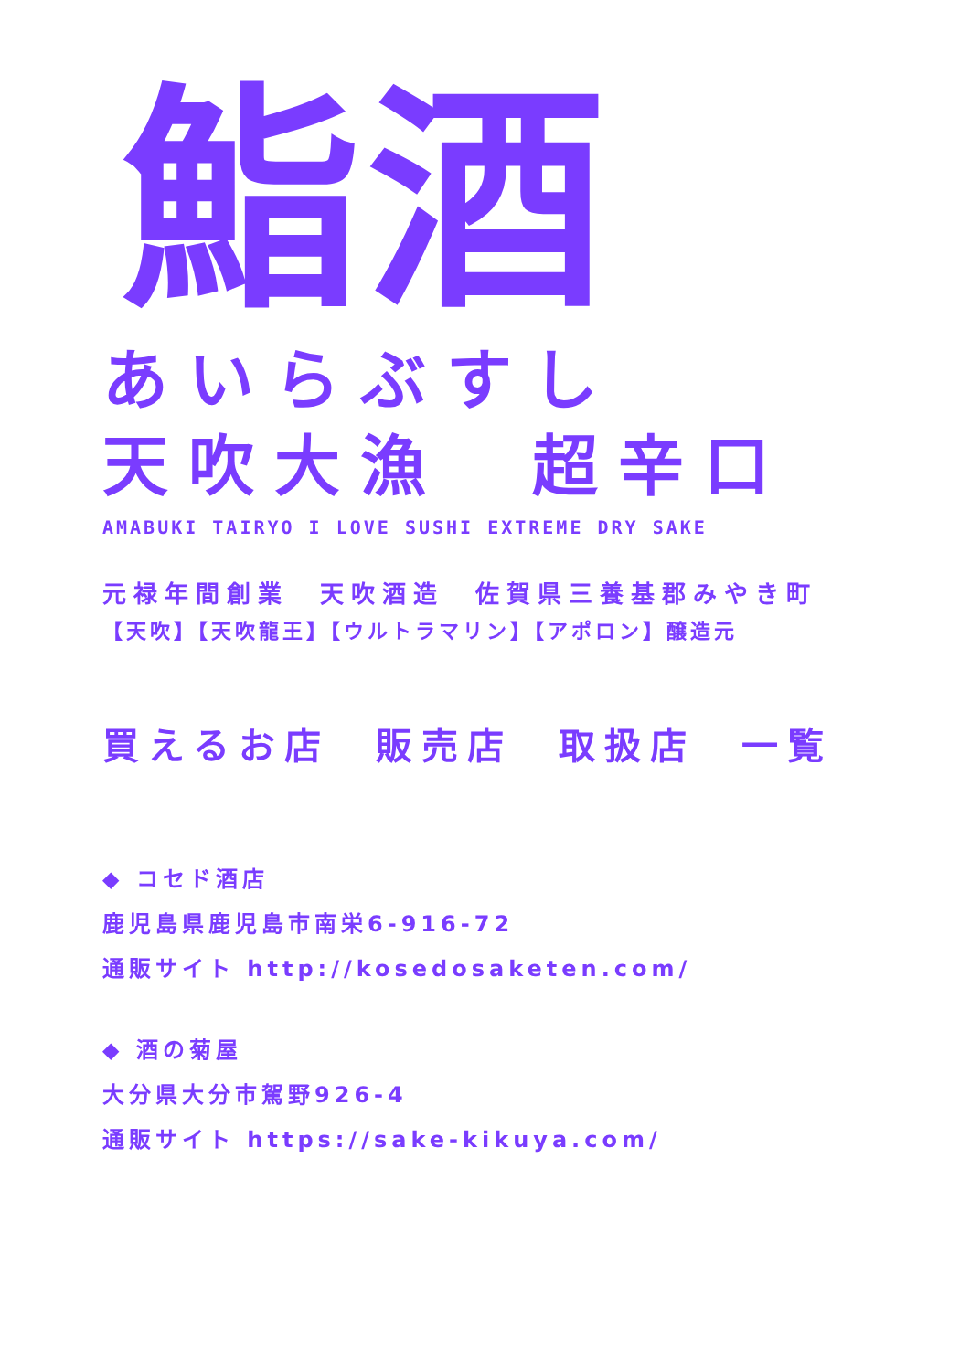鮨酒
あいらぶすし
天吹大漁　超辛口
AMABUKI TAIRYO I LOVE SUSHI EXTREME DRY SAKE
元禄年間創業　天吹酒造　佐賀県三養基郡みやき町
【天吹】【天吹龍王】【ウルトラマリン】【アポロン】醸造元
買えるお店　販売店　取扱店　一覧
◆ コセド酒店
鹿児島県鹿児島市南栄6-916-72
通販サイト http://kosedosaketen.com/
◆ 酒の菊屋
大分県大分市駕野926-4
通販サイト https://sake-kikuya.com/